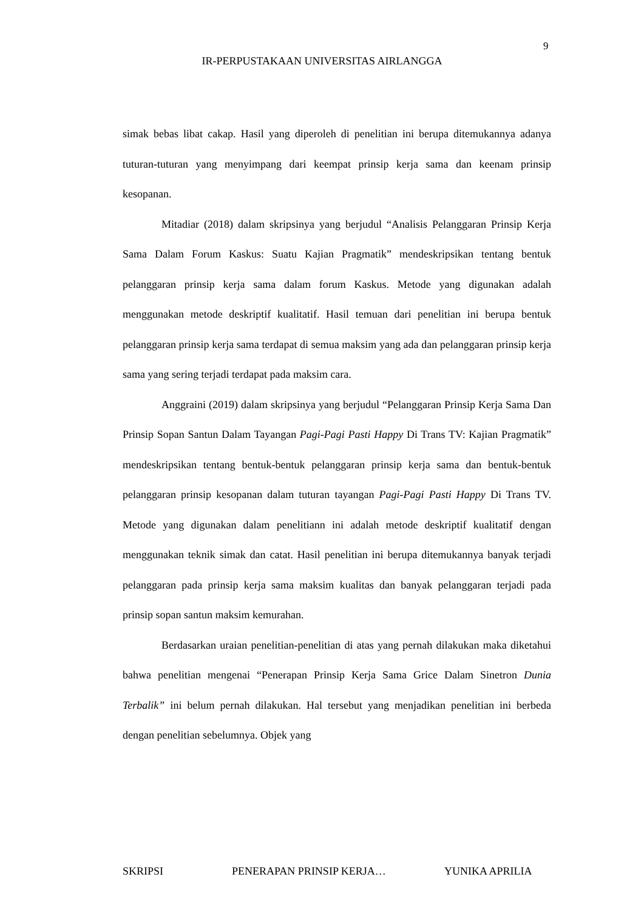9
IR-PERPUSTAKAAN UNIVERSITAS AIRLANGGA
simak bebas libat cakap. Hasil yang diperoleh di penelitian ini berupa ditemukannya adanya tuturan-tuturan yang menyimpang dari keempat prinsip kerja sama dan keenam prinsip kesopanan.
Mitadiar (2018) dalam skripsinya yang berjudul “Analisis Pelanggaran Prinsip Kerja Sama Dalam Forum Kaskus: Suatu Kajian Pragmatik” mendeskripsikan tentang bentuk pelanggaran prinsip kerja sama dalam forum Kaskus. Metode yang digunakan adalah menggunakan metode deskriptif kualitatif. Hasil temuan dari penelitian ini berupa bentuk pelanggaran prinsip kerja sama terdapat di semua maksim yang ada dan pelanggaran prinsip kerja sama yang sering terjadi terdapat pada maksim cara.
Anggraini (2019) dalam skripsinya yang berjudul “Pelanggaran Prinsip Kerja Sama Dan Prinsip Sopan Santun Dalam Tayangan Pagi-Pagi Pasti Happy Di Trans TV: Kajian Pragmatik” mendeskripsikan tentang bentuk-bentuk pelanggaran prinsip kerja sama dan bentuk-bentuk pelanggaran prinsip kesopanan dalam tuturan tayangan Pagi-Pagi Pasti Happy Di Trans TV. Metode yang digunakan dalam penelitiann ini adalah metode deskriptif kualitatif dengan menggunakan teknik simak dan catat. Hasil penelitian ini berupa ditemukannya banyak terjadi pelanggaran pada prinsip kerja sama maksim kualitas dan banyak pelanggaran terjadi pada prinsip sopan santun maksim kemurahan.
Berdasarkan uraian penelitian-penelitian di atas yang pernah dilakukan maka diketahui bahwa penelitian mengenai “Penerapan Prinsip Kerja Sama Grice Dalam Sinetron Dunia Terbalik” ini belum pernah dilakukan. Hal tersebut yang menjadikan penelitian ini berbeda dengan penelitian sebelumnya. Objek yang
SKRIPSI PENERAPAN PRINSIP KERJA… YUNIKA APRILIA